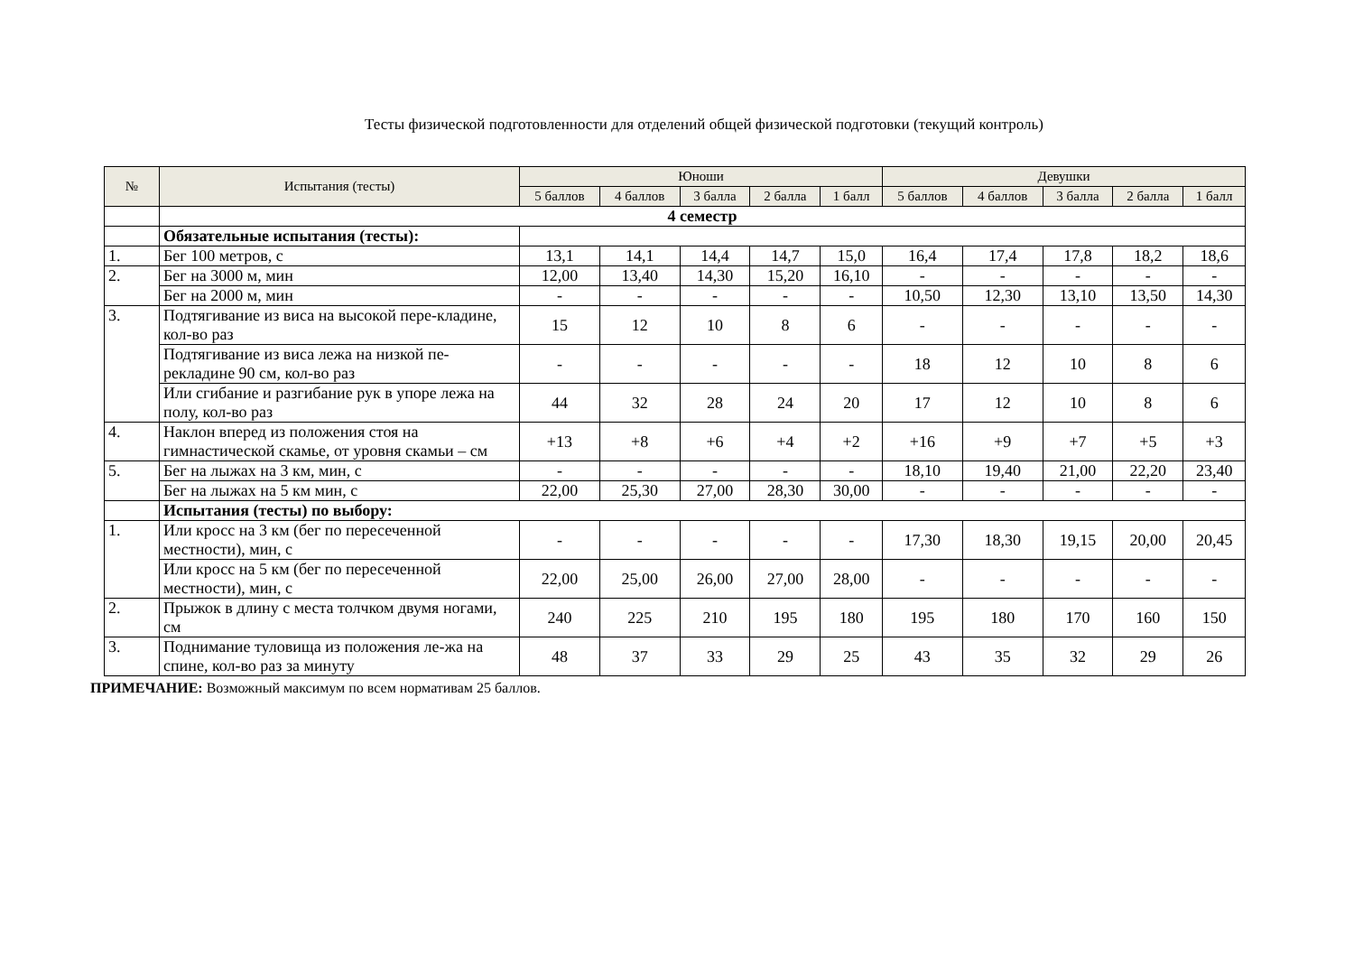Тесты физической подготовленности для отделений общей физической подготовки (текущий контроль)
| № | Испытания (тесты) | Юноши | | | | | Девушки | | | | |
| --- | --- | --- | --- | --- | --- | --- | --- | --- | --- | --- | --- |
| | | 5 баллов | 4 баллов | 3 балла | 2 балла | 1 балл | 5 баллов | 4 баллов | 3 балла | 2 балла | 1 балл |
| | 4 семестр | | | | | | | | | | |
| | Обязательные испытания (тесты): | | | | | | | | | | |
| 1. | Бег 100 метров, с | 13,1 | 14,1 | 14,4 | 14,7 | 15,0 | 16,4 | 17,4 | 17,8 | 18,2 | 18,6 |
| 2. | Бег на 3000 м, мин | 12,00 | 13,40 | 14,30 | 15,20 | 16,10 | - | - | - | - | - |
| | Бег на 2000 м, мин | - | - | - | - | - | 10,50 | 12,30 | 13,10 | 13,50 | 14,30 |
| 3. | Подтягивание из виса на высокой пере-кладине, кол-во раз | 15 | 12 | 10 | 8 | 6 | - | - | - | - | - |
| | Подтягивание из виса лежа на низкой пе-рекладине 90 см, кол-во раз | - | - | - | - | - | 18 | 12 | 10 | 8 | 6 |
| | Или сгибание и разгибание рук в упоре лежа на полу, кол-во раз | 44 | 32 | 28 | 24 | 20 | 17 | 12 | 10 | 8 | 6 |
| 4. | Наклон вперед из положения стоя на гимнастической скамье, от уровня скамьи – см | +13 | +8 | +6 | +4 | +2 | +16 | +9 | +7 | +5 | +3 |
| 5. | Бег на лыжах на 3 км, мин, с | - | - | - | - | - | 18,10 | 19,40 | 21,00 | 22,20 | 23,40 |
| | Бег на лыжах на 5 км мин, с | 22,00 | 25,30 | 27,00 | 28,30 | 30,00 | - | - | - | - | - |
| | Испытания (тесты) по выбору: | | | | | | | | | | |
| 1. | Или кросс на 3 км (бег по пересеченной местности), мин, с | - | - | - | - | - | 17,30 | 18,30 | 19,15 | 20,00 | 20,45 |
| | Или кросс на 5 км (бег по пересеченной местности), мин, с | 22,00 | 25,00 | 26,00 | 27,00 | 28,00 | - | - | - | - | - |
| 2. | Прыжок в длину с места толчком двумя ногами, см | 240 | 225 | 210 | 195 | 180 | 195 | 180 | 170 | 160 | 150 |
| 3. | Поднимание туловища из положения ле-жа на спине, кол-во раз за минуту | 48 | 37 | 33 | 29 | 25 | 43 | 35 | 32 | 29 | 26 |
ПРИМЕЧАНИЕ: Возможный максимум по всем нормативам 25 баллов.